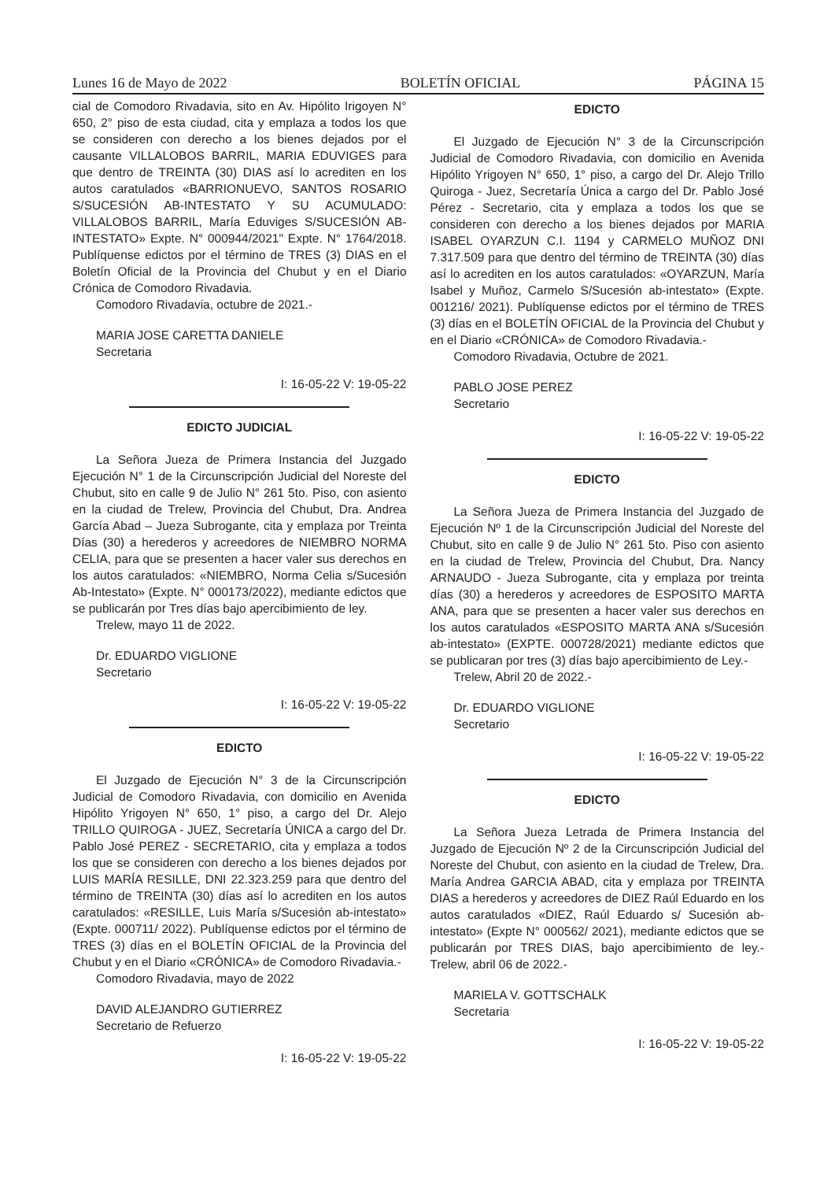Lunes 16 de Mayo de 2022 BOLETÍN OFICIAL PÁGINA 15
cial de Comodoro Rivadavia, sito en Av. Hipólito Irigoyen N° 650, 2° piso de esta ciudad, cita y emplaza a todos los que se consideren con derecho a los bienes dejados por el causante VILLALOBOS BARRIL, MARIA EDUVIGES para que dentro de TREINTA (30) DIAS así lo acrediten en los autos caratulados «BARRIONUEVO, SANTOS ROSARIO S/SUCESIÓN AB-INTESTATO Y SU ACUMULADO: VILLALOBOS BARRIL, María Eduviges S/SUCESIÓN AB-INTESTATO» Expte. N° 000944/2021" Expte. N° 1764/2018. Publíquense edictos por el término de TRES (3) DIAS en el Boletín Oficial de la Provincia del Chubut y en el Diario Crónica de Comodoro Rivadavia.
Comodoro Rivadavia, octubre de 2021.-
MARIA JOSE CARETTA DANIELE
Secretaria
I: 16-05-22 V: 19-05-22
EDICTO JUDICIAL
La Señora Jueza de Primera Instancia del Juzgado Ejecución N° 1 de la Circunscripción Judicial del Noreste del Chubut, sito en calle 9 de Julio N° 261 5to. Piso, con asiento en la ciudad de Trelew, Provincia del Chubut, Dra. Andrea García Abad – Jueza Subrogante, cita y emplaza por Treinta Días (30) a herederos y acreedores de NIEMBRO NORMA CELIA, para que se presenten a hacer valer sus derechos en los autos caratulados: «NIEMBRO, Norma Celia s/Sucesión Ab-Intestato» (Expte. N° 000173/2022), mediante edictos que se publicarán por Tres días bajo apercibimiento de ley.
Trelew, mayo 11 de 2022.
Dr. EDUARDO VIGLIONE
Secretario
I: 16-05-22 V: 19-05-22
EDICTO
El Juzgado de Ejecución N° 3 de la Circunscripción Judicial de Comodoro Rivadavia, con domicilio en Avenida Hipólito Yrigoyen N° 650, 1° piso, a cargo del Dr. Alejo TRILLO QUIROGA - JUEZ, Secretaría ÚNICA a cargo del Dr. Pablo José PEREZ - SECRETARIO, cita y emplaza a todos los que se consideren con derecho a los bienes dejados por LUIS MARÍA RESILLE, DNI 22.323.259 para que dentro del término de TREINTA (30) días así lo acrediten en los autos caratulados: «RESILLE, Luis María s/Sucesión ab-intestato» (Expte. 000711/ 2022). Publíquense edictos por el término de TRES (3) días en el BOLETÍN OFICIAL de la Provincia del Chubut y en el Diario «CRÓNICA» de Comodoro Rivadavia.-
Comodoro Rivadavia, mayo de 2022
DAVID ALEJANDRO GUTIERREZ
Secretario de Refuerzo
I: 16-05-22 V: 19-05-22
EDICTO
El Juzgado de Ejecución N° 3 de la Circunscripción Judicial de Comodoro Rivadavia, con domicilio en Avenida Hipólito Yrigoyen N° 650, 1° piso, a cargo del Dr. Alejo Trillo Quiroga - Juez, Secretaría Única a cargo del Dr. Pablo José Pérez - Secretario, cita y emplaza a todos los que se consideren con derecho a los bienes dejados por MARIA ISABEL OYARZUN C.I. 1194 y CARMELO MUÑOZ DNI 7.317.509 para que dentro del término de TREINTA (30) días así lo acrediten en los autos caratulados: «OYARZUN, María Isabel y Muñoz, Carmelo S/Sucesión ab-intestato» (Expte. 001216/ 2021). Publíquense edictos por el término de TRES (3) días en el BOLETÍN OFICIAL de la Provincia del Chubut y en el Diario «CRÓNICA» de Comodoro Rivadavia.-
Comodoro Rivadavia, Octubre de 2021.
PABLO JOSE PEREZ
Secretario
I: 16-05-22 V: 19-05-22
EDICTO
La Señora Jueza de Primera Instancia del Juzgado de Ejecución Nº 1 de la Circunscripción Judicial del Noreste del Chubut, sito en calle 9 de Julio N° 261 5to. Piso con asiento en la ciudad de Trelew, Provincia del Chubut, Dra. Nancy ARNAUDO - Jueza Subrogante, cita y emplaza por treinta días (30) a herederos y acreedores de ESPOSITO MARTA ANA, para que se presenten a hacer valer sus derechos en los autos caratulados «ESPOSITO MARTA ANA s/Sucesión ab-intestato» (EXPTE. 000728/2021) mediante edictos que se publicaran por tres (3) días bajo apercibimiento de Ley.-
Trelew, Abril 20 de 2022.-
Dr. EDUARDO VIGLIONE
Secretario
I: 16-05-22 V: 19-05-22
EDICTO
La Señora Jueza Letrada de Primera Instancia del Juzgado de Ejecución Nº 2 de la Circunscripción Judicial del Noreste del Chubut, con asiento en la ciudad de Trelew, Dra. María Andrea GARCIA ABAD, cita y emplaza por TREINTA DIAS a herederos y acreedores de DIEZ Raúl Eduardo en los autos caratulados «DIEZ, Raúl Eduardo s/ Sucesión ab-intestato» (Expte N° 000562/ 2021), mediante edictos que se publicarán por TRES DIAS, bajo apercibimiento de ley.- Trelew, abril 06 de 2022.-
MARIELA V. GOTTSCHALK
Secretaria
I: 16-05-22 V: 19-05-22